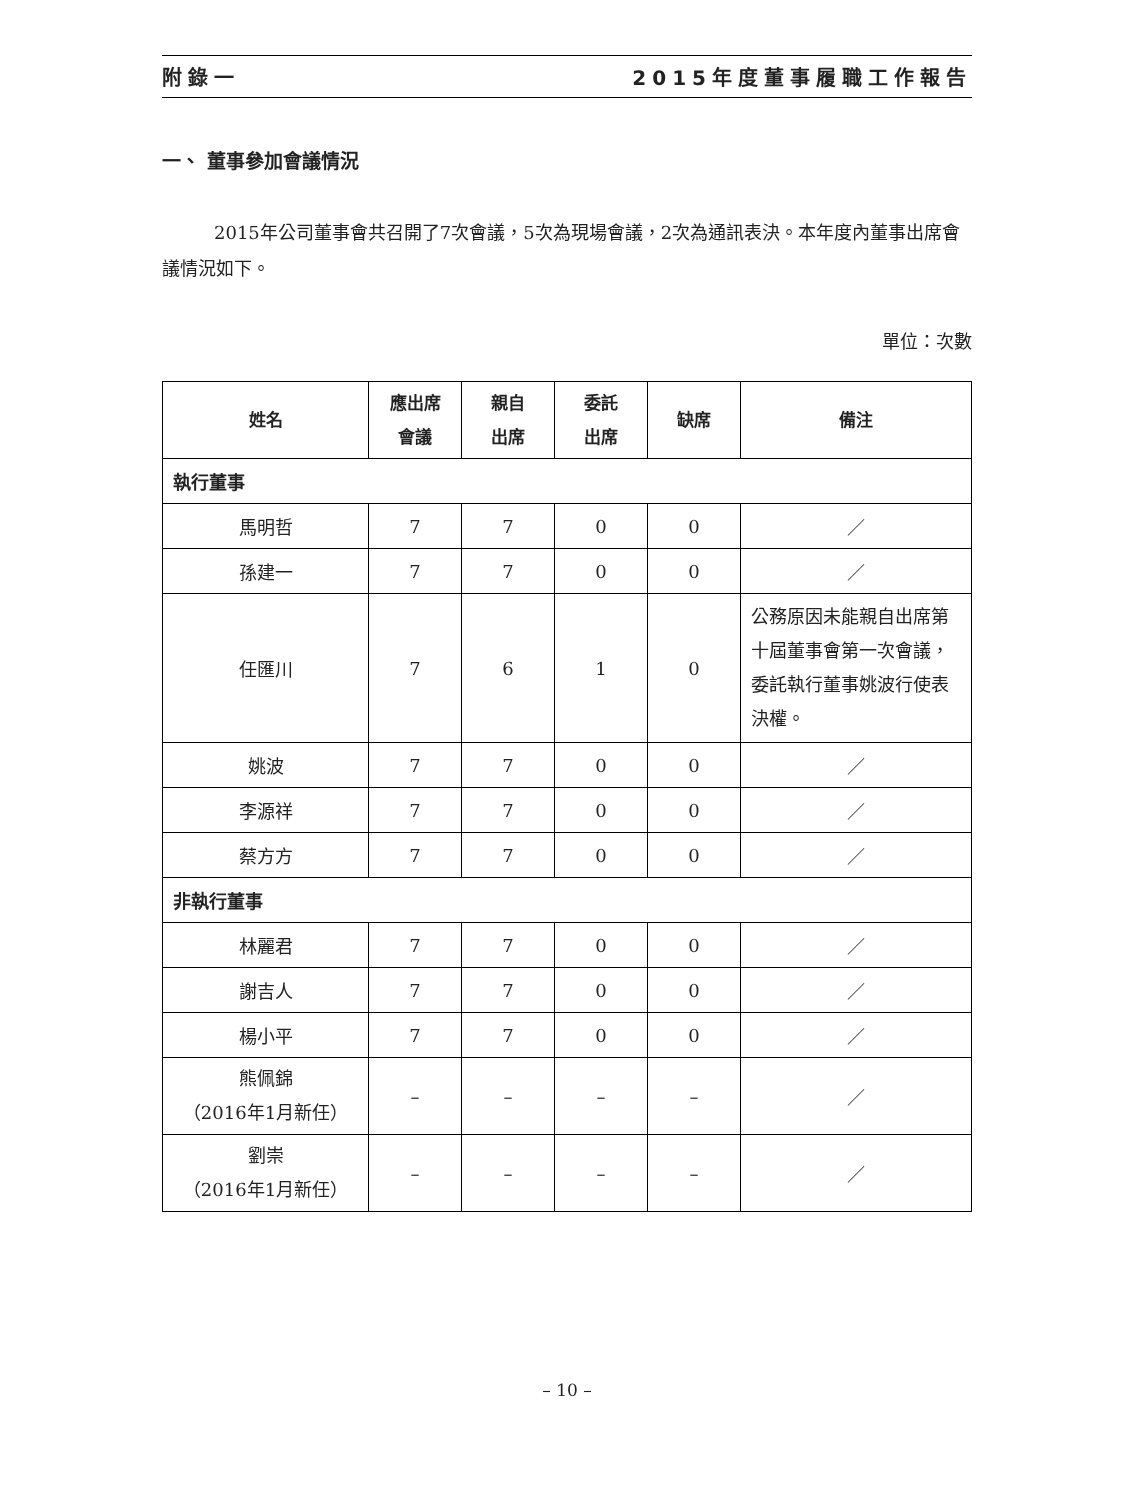附錄一 2015年度董事履職工作報告
一、 董事參加會議情況
2015年公司董事會共召開了7次會議，5次為現場會議，2次為通訊表決。本年度內董事出席會議情況如下。
單位：次數
| 姓名 | 應出席 會議 | 親自 出席 | 委託 出席 | 缺席 | 備注 |
| --- | --- | --- | --- | --- | --- |
| 執行董事 | | | | | |
| 馬明哲 | 7 | 7 | 0 | 0 | ／ |
| 孫建一 | 7 | 7 | 0 | 0 | ／ |
| 任匯川 | 7 | 6 | 1 | 0 | 公務原因未能親自出席第十屆董事會第一次會議，委託執行董事姚波行使表決權。 |
| 姚波 | 7 | 7 | 0 | 0 | ／ |
| 李源祥 | 7 | 7 | 0 | 0 | ／ |
| 蔡方方 | 7 | 7 | 0 | 0 | ／ |
| 非執行董事 | | | | | |
| 林麗君 | 7 | 7 | 0 | 0 | ／ |
| 謝吉人 | 7 | 7 | 0 | 0 | ／ |
| 楊小平 | 7 | 7 | 0 | 0 | ／ |
| 熊佩錦 （2016年1月新任） | – | – | – | – | ／ |
| 劉崇 （2016年1月新任） | – | – | – | – | ／ |
– 10 –